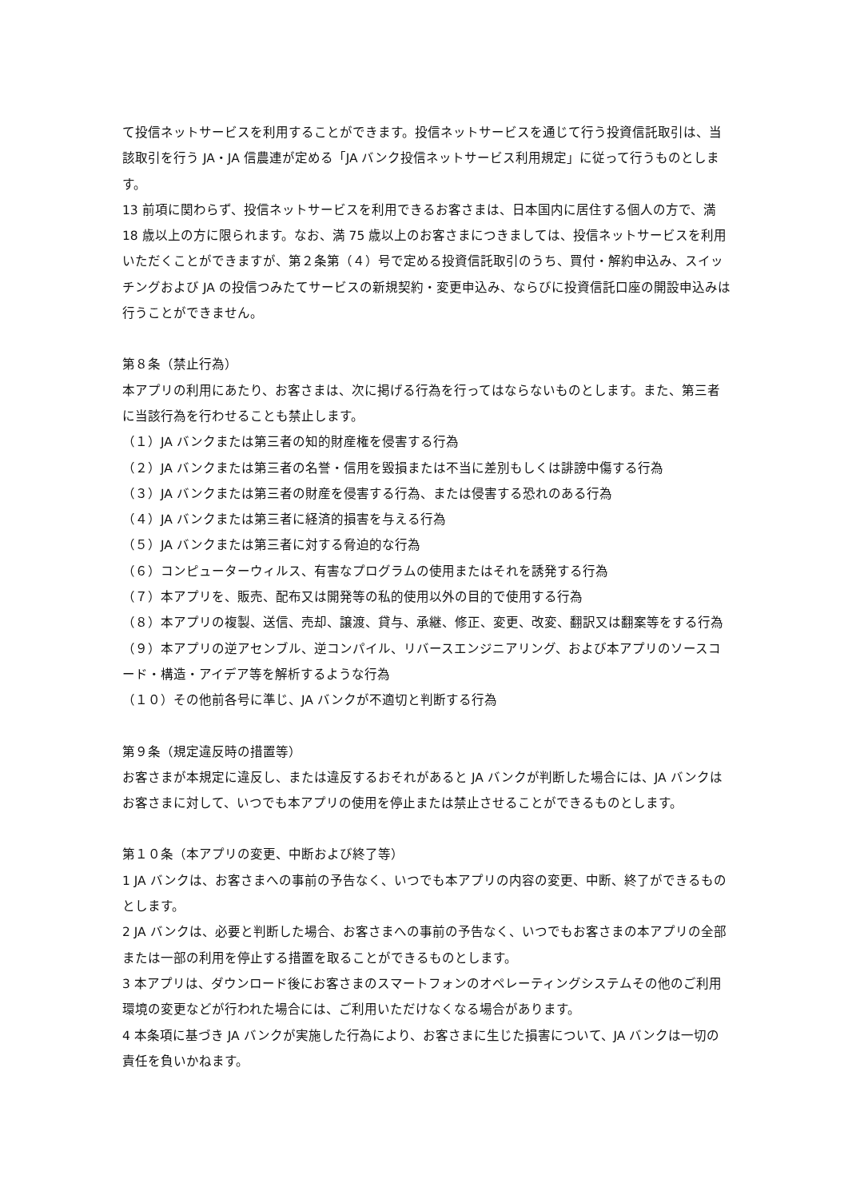て投信ネットサービスを利用することができます。投信ネットサービスを通じて行う投資信託取引は、当該取引を行う JA・JA 信農連が定める「JA バンク投信ネットサービス利用規定」に従って行うものとします。
13 前項に関わらず、投信ネットサービスを利用できるお客さまは、日本国内に居住する個人の方で、満 18 歳以上の方に限られます。なお、満 75 歳以上のお客さまにつきましては、投信ネットサービスを利用いただくことができますが、第２条第（４）号で定める投資信託取引のうち、買付・解約申込み、スイッチングおよび JA の投信つみたてサービスの新規契約・変更申込み、ならびに投資信託口座の開設申込みは行うことができません。
第８条（禁止行為）
本アプリの利用にあたり、お客さまは、次に掲げる行為を行ってはならないものとします。また、第三者に当該行為を行わせることも禁止します。
（１）JA バンクまたは第三者の知的財産権を侵害する行為
（２）JA バンクまたは第三者の名誉・信用を毀損または不当に差別もしくは誹謗中傷する行為
（３）JA バンクまたは第三者の財産を侵害する行為、または侵害する恐れのある行為
（４）JA バンクまたは第三者に経済的損害を与える行為
（５）JA バンクまたは第三者に対する脅迫的な行為
（６）コンピューターウィルス、有害なプログラムの使用またはそれを誘発する行為
（７）本アプリを、販売、配布又は開発等の私的使用以外の目的で使用する行為
（８）本アプリの複製、送信、売却、譲渡、貸与、承継、修正、変更、改変、翻訳又は翻案等をする行為
（９）本アプリの逆アセンブル、逆コンパイル、リバースエンジニアリング、および本アプリのソースコード・構造・アイデア等を解析するような行為
（１０）その他前各号に準じ、JA バンクが不適切と判断する行為
第９条（規定違反時の措置等）
お客さまが本規定に違反し、または違反するおそれがあると JA バンクが判断した場合には、JA バンクはお客さまに対して、いつでも本アプリの使用を停止または禁止させることができるものとします。
第１０条（本アプリの変更、中断および終了等）
1 JA バンクは、お客さまへの事前の予告なく、いつでも本アプリの内容の変更、中断、終了ができるものとします。
2 JA バンクは、必要と判断した場合、お客さまへの事前の予告なく、いつでもお客さまの本アプリの全部または一部の利用を停止する措置を取ることができるものとします。
3 本アプリは、ダウンロード後にお客さまのスマートフォンのオペレーティングシステムその他のご利用環境の変更などが行われた場合には、ご利用いただけなくなる場合があります。
4 本条項に基づき JA バンクが実施した行為により、お客さまに生じた損害について、JA バンクは一切の責任を負いかねます。